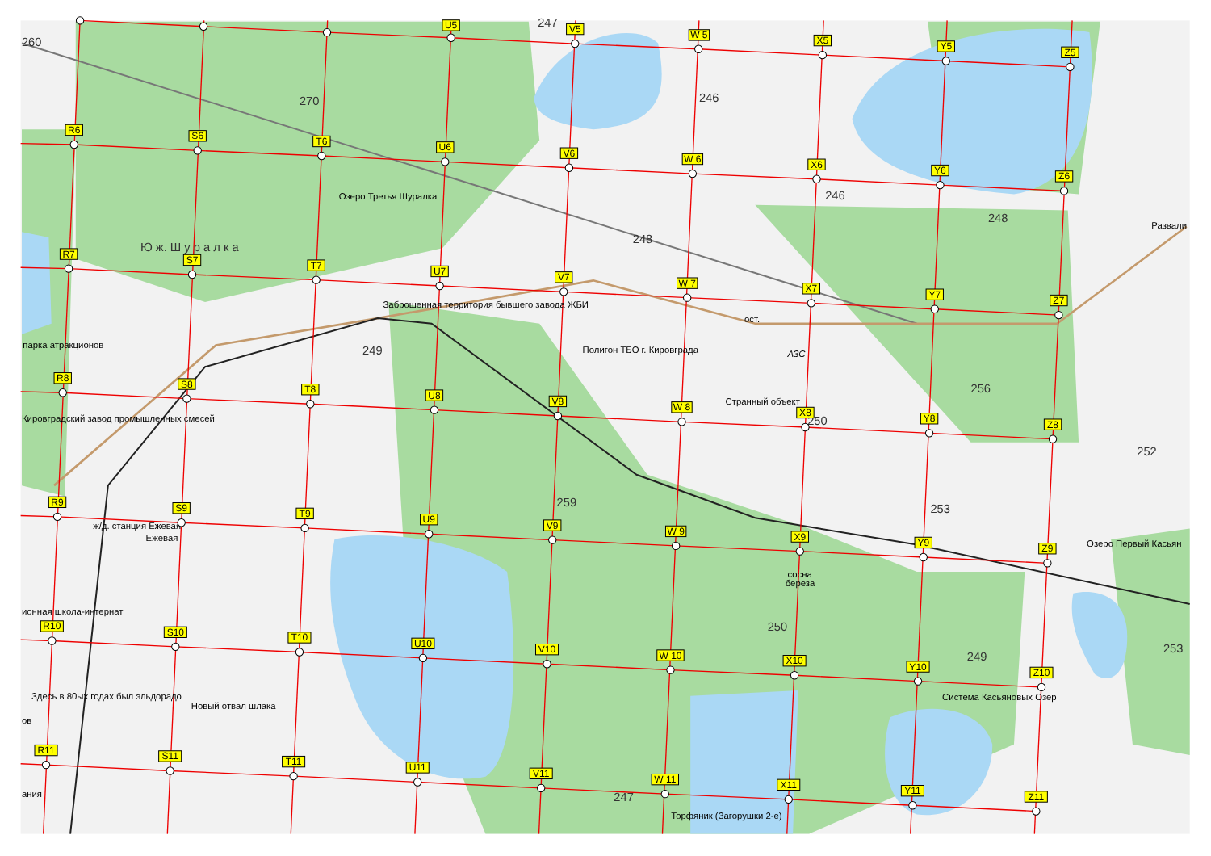260
270
247
246
246
248
Развали
Озеро Третья Шуралка
Ю ж. Ш у р а л к а
248
Заброшенная территория бывшего завода ЖБИ
ост.
парка атракционов
249
Полигон ТБО г. Кировграда
АЗС
256
Странный объект
Кировградский завод промышленных смесей
250
252
259
253
ж/д. станция Ежевая
Ежевая
Озеро Первый Касьян
сосна
береза
ионная школа-интернат
250
249
253
Здесь в 80ых годах был эльдорадо
Система Касьяновых Озер
Новый отвал шлака
ов
ания
247
Торфяник (Загорушки 2-е)
U5
V5
W 5
X5
Y5
Z5
R6
S6
T6
U6
V6
W 6
X6
Y6
Z6
R7
S7
T7
U7
V7
W 7
X7
Y7
Z7
R8
S8
T8
U8
V8
W 8
X8
Y8
Z8
R9
S9
T9
U9
V9
W 9
X9
Y9
Z9
R10
S10
T10
U10
V10
W 10
X10
Y10
Z10
R11
S11
T11
U11
V11
W 11
X11
Y11
Z11